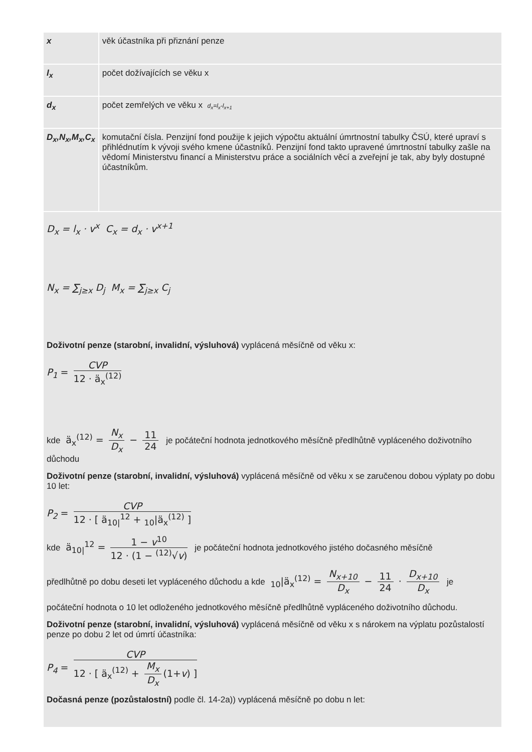| x | věk účastníka při přiznání penze |
| l<sub>x</sub> | počet dožívajících se věku x |
| d<sub>x</sub> | počet zemřelých ve věku x d<sub>x</sub>=l<sub>x</sub>-l<sub>x+1</sub> |
| D<sub>x</sub>,N<sub>x</sub>,M<sub>x</sub>,C<sub>x</sub> | komutační čísla. Penzijní fond použije k jejich výpočtu aktuální úmrtnostní tabulky ČSÚ, které upraví s přihlédnutím k vývoji svého kmene účastníků. Penzijní fond takto upravené úmrtnostní tabulky zašle na vědomí Ministerstvu financí a Ministerstvu práce a sociálních věcí a zveřejní je tak, aby byly dostupné účastníkům. |
D<sub>x</sub> = l<sub>x</sub> · v<sup>x</sup> C<sub>x</sub> = d<sub>x</sub> · v<sup>x+1</sup>
N<sub>x</sub> = ∑<sub>j≥x</sub> D<sub>j</sub> M<sub>x</sub> = ∑<sub>j≥x</sub> C<sub>j</sub>
Doživotní penze (starobní, invalidní, výsluhová) vyplácená měsíčně od věku x:
P<sub>1</sub> = CVP 12 · ä<sub>x</sub><sup>(12)</sup>
kde ä<sub>x</sub><sup>(12)</sup> = N<sub>x</sub> D<sub>x</sub> − 11 24 je počáteční hodnota jednotkového měsíčně předlhůtně vypláceného doživotního důchodu
Doživotní penze (starobní, invalidní, výsluhová) vyplácená měsíčně od věku x se zaručenou dobou výplaty po dobu 10 let:
P<sub>2</sub> = CVP 12 · [ ä<sub>10|</sub><sup>12</sup> + <sub>10</sub>|ä<sub>x</sub><sup>(12)</sup> ]
kde ä<sub>10|</sub><sup>12</sup> = 1 − v<sup>10</sup> 12 · (1 − <sup>(12)</sup>√v) je počáteční hodnota jednotkového jistého dočasného měsíčně
předlhůtně po dobu deseti let vypláceného důchodu a kde <sub>10</sub>|ä<sub>x</sub><sup>(12)</sup> = N<sub>x+10</sub> D<sub>x</sub> − 11 24 · D<sub>x+10</sub> D<sub>x</sub> je
počáteční hodnota o 10 let odloženého jednotkového měsíčně předlhůtně vypláceného doživotního důchodu.
Doživotní penze (starobní, invalidní, výsluhová) vyplácená měsíčně od věku x s nárokem na výplatu pozůstalostí penze po dobu 2 let od úmrtí účastníka:
P<sub>4</sub> = CVP 12 · [ ä<sub>x</sub><sup>(12)</sup> + M<sub>x</sub> D<sub>x</sub> (1+v) ]
Dočasná penze (pozůstalostní) podle čl. 14-2a)) vyplácená měsíčně po dobu n let: